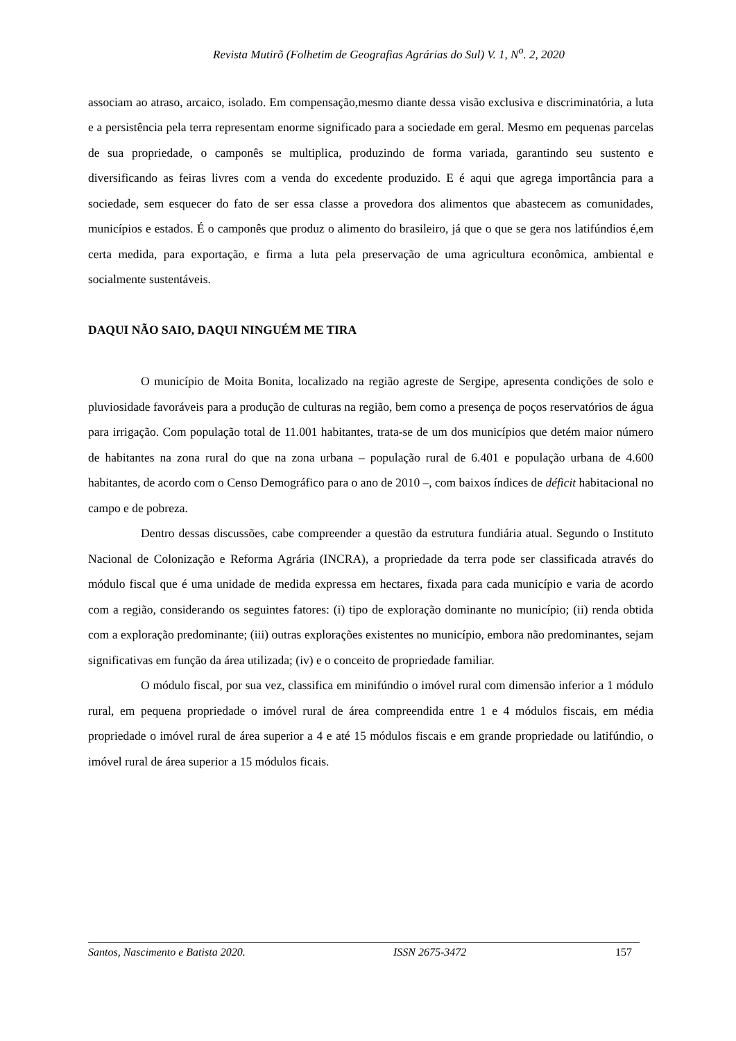Revista Mutirõ (Folhetim de Geografias Agrárias do Sul) V. 1, N<sup>o</sup>. 2, 2020
associam ao atraso, arcaico, isolado. Em compensação,mesmo diante dessa visão exclusiva e discriminatória, a luta e a persistência pela terra representam enorme significado para a sociedade em geral. Mesmo em pequenas parcelas de sua propriedade, o camponês se multiplica, produzindo de forma variada, garantindo seu sustento e diversificando as feiras livres com a venda do excedente produzido. E é aqui que agrega importância para a sociedade, sem esquecer do fato de ser essa classe a provedora dos alimentos que abastecem as comunidades, municípios e estados. É o camponês que produz o alimento do brasileiro, já que o que se gera nos latifúndios é,em certa medida, para exportação, e firma a luta pela preservação de uma agricultura econômica, ambiental e socialmente sustentáveis.
DAQUI NÃO SAIO, DAQUI NINGUÉM ME TIRA
O município de Moita Bonita, localizado na região agreste de Sergipe, apresenta condições de solo e pluviosidade favoráveis para a produção de culturas na região, bem como a presença de poços reservatórios de água para irrigação. Com população total de 11.001 habitantes, trata-se de um dos municípios que detém maior número de habitantes na zona rural do que na zona urbana – população rural de 6.401 e população urbana de 4.600 habitantes, de acordo com o Censo Demográfico para o ano de 2010 –, com baixos índices de déficit habitacional no campo e de pobreza.
Dentro dessas discussões, cabe compreender a questão da estrutura fundiária atual. Segundo o Instituto Nacional de Colonização e Reforma Agrária (INCRA), a propriedade da terra pode ser classificada através do módulo fiscal que é uma unidade de medida expressa em hectares, fixada para cada município e varia de acordo com a região, considerando os seguintes fatores: (i) tipo de exploração dominante no município; (ii) renda obtida com a exploração predominante; (iii) outras explorações existentes no município, embora não predominantes, sejam significativas em função da área utilizada; (iv) e o conceito de propriedade familiar.
O módulo fiscal, por sua vez, classifica em minifúndio o imóvel rural com dimensão inferior a 1 módulo rural, em pequena propriedade o imóvel rural de área compreendida entre 1 e 4 módulos fiscais, em média propriedade o imóvel rural de área superior a 4 e até 15 módulos fiscais e em grande propriedade ou latifúndio, o imóvel rural de área superior a 15 módulos ficais.
Santos, Nascimento e Batista 2020. ISSN 2675-3472 157